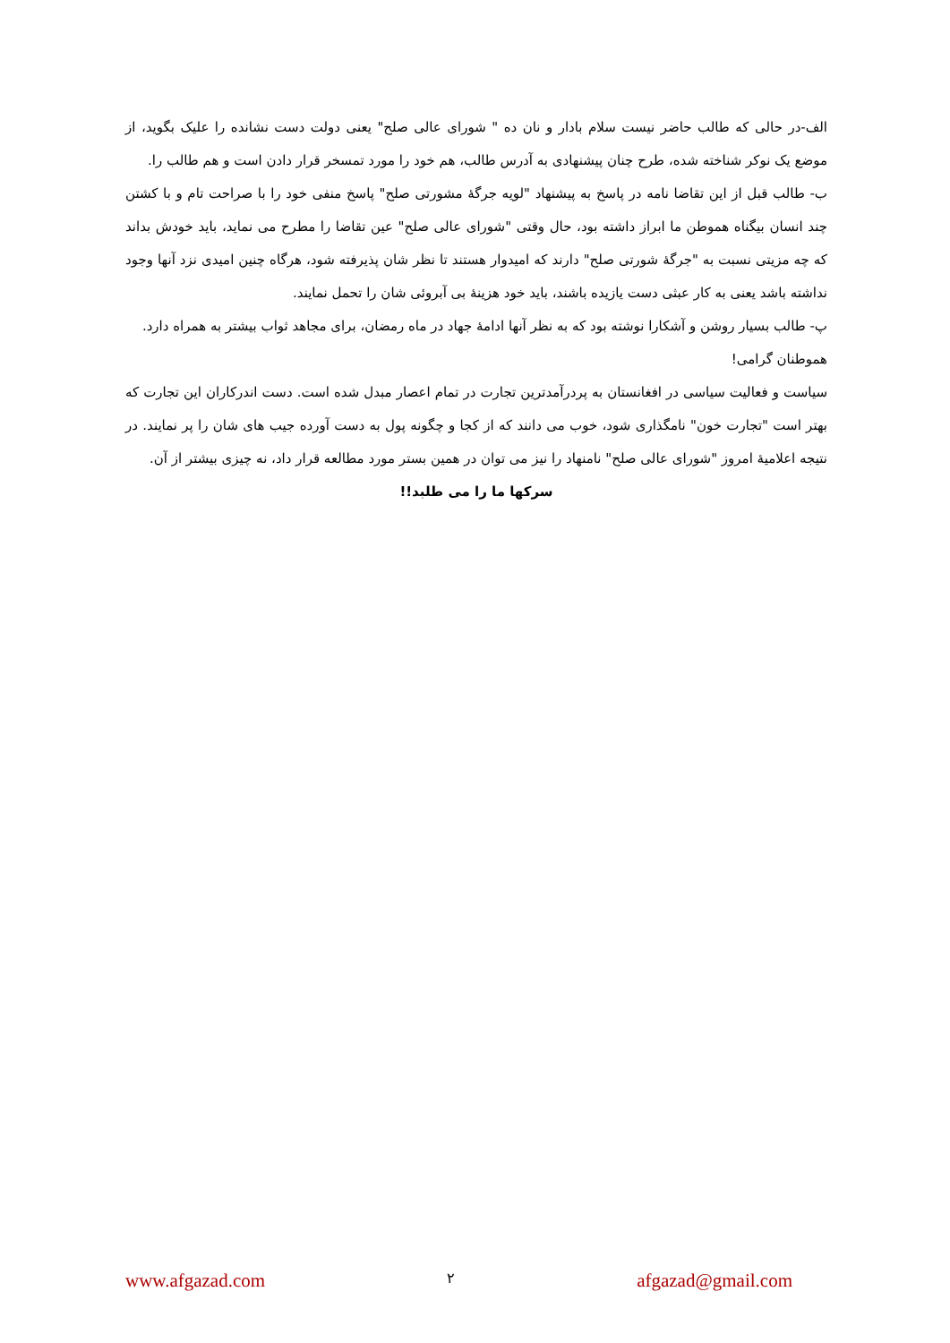الف-در حالی که طالب حاضر نیست سلام بادار و نان ده " شورای عالی صلح" یعنی دولت دست نشانده را علیک بگوید، از موضع یک نوکر شناخته شده، طرح چنان پیشنهادی به آدرس طالب، هم خود را مورد تمسخر قرار دادن است و هم طالب را.
ب- طالب قبل از این تقاضا نامه در پاسخ به پیشنهاد "لویه جرگهٔ مشورتی صلح" پاسخ منفی خود را با صراحت تام و با کشتن چند انسان بیگناه هموطن ما ابراز داشته بود، حال وقتی "شورای عالی صلح" عین تقاضا را مطرح می نماید، باید خودش بداند که چه مزیتی نسبت به "جرگهٔ شورتی صلح" دارند که امیدوار هستند تا نظر شان پذیرفته شود، هرگاه چنین امیدی نزد آنها وجود نداشته باشد یعنی به کار عبثی دست یازیده باشند، باید خود هزینهٔ بی آبروئی شان را تحمل نمایند.
پ- طالب بسیار روشن و آشکارا نوشته بود که به نظر آنها ادامهٔ جهاد در ماه رمضان، برای مجاهد ثواب بیشتر به همراه دارد.
هموطنان گرامی!
سیاست و فعالیت سیاسی در افغانستان به پردرآمدترین تجارت در تمام اعصار مبدل شده است. دست اندرکاران این تجارت که بهتر است "تجارت خون" نامگذاری شود، خوب می دانند که از کجا و چگونه پول به دست آورده جیب های شان را پر نمایند. در نتیجه اعلامیهٔ امروز "شورای عالی صلح" نامنهاد را نیز می توان در همین بستر مورد مطالعه قرار داد، نه چیزی بیشتر از آن.
سرکها ما را می طلبد!!
www.afgazad.com ۲ afgazad@gmail.com